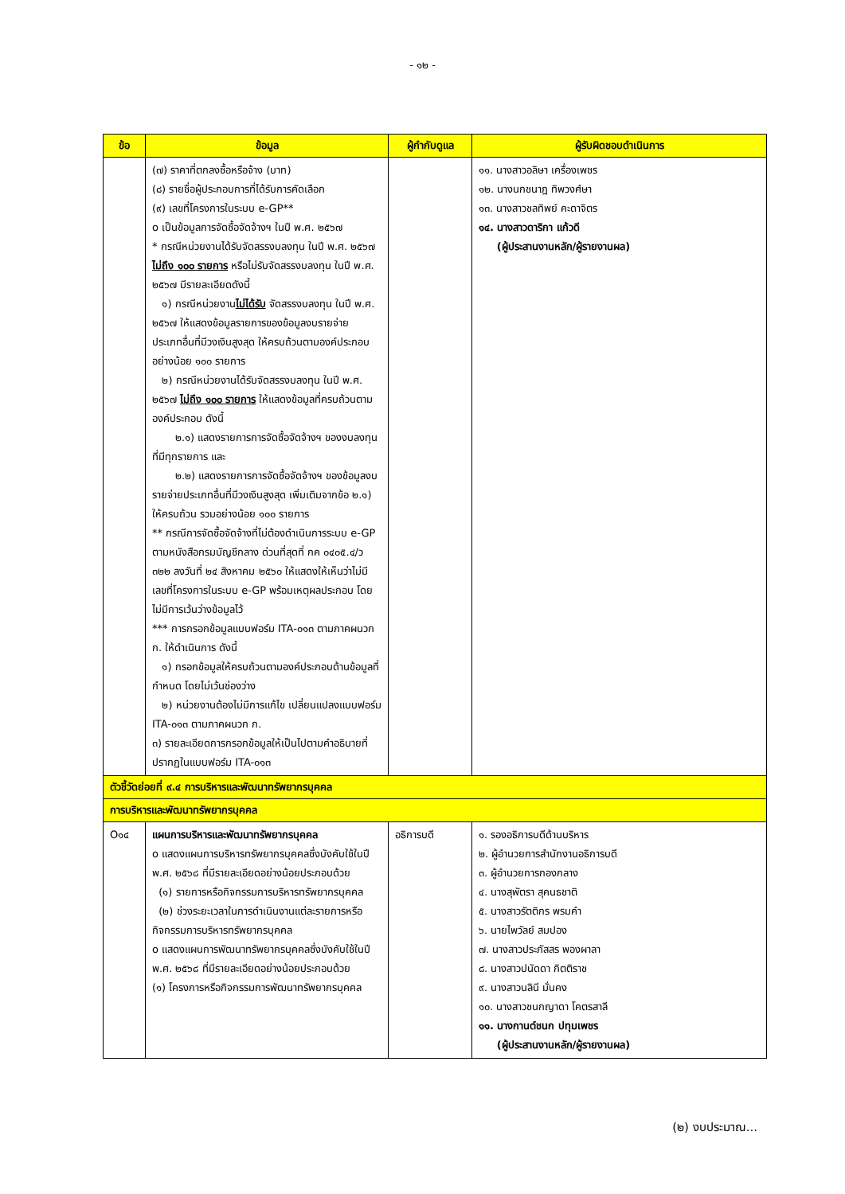- ๑๒ -
| ข้อ | ข้อมูล | ผู้กำกับดูแล | ผู้รับผิดชอบดำเนินการ |
| --- | --- | --- | --- |
| | (๗) ราคาที่ตกลงซื้อหรือจ้าง (บาท) (๘) รายชื่อผู้ประกอบการที่ได้รับการคัดเลือก (๙) เลขที่โครงการในระบบ e-GP** o เป็นข้อมูลการจัดซื้อจัดจ้างฯ ในปี พ.ศ. ๒๕๖๗ * กรณีหน่วยงานได้รับจัดสรรงบลงทุน ในปี พ.ศ. ๒๕๖๗ ไม่ถึง ๑๐๐ รายการ หรือไม่รับจัดสรรงบลงทุน ในปี พ.ศ. ๒๕๖๗ มีรายละเอียดดังนี้ ๑) กรณีหน่วยงาน ไม่ได้รับ จัดสรรงบลงทุน ในปี พ.ศ. ๒๕๖๗ ให้แสดงข้อมูลรายการของข้อมูลงบรายจ่าย ประเภทอื่นที่มีวงเงินสูงสุด ให้ครบถ้วนตามองค์ประกอบ อย่างน้อย ๑๐๐ รายการ ๒) กรณีหน่วยงานได้รับจัดสรรงบลงทุน ในปี พ.ศ. ๒๕๖๗ ไม่ถึง ๑๐๐ รายการ ให้แสดงข้อมูลที่ครบถ้วนตามองค์ประกอบ ดังนี้ ๒.๑) แสดงรายการการจัดซื้อจัดจ้างฯ ของงบลงทุนที่มีทุกรายการ และ ๒.๒) แสดงรายการการจัดซื้อจัดจ้างฯ ของข้อมูลงบรายจ่ายประเภทอื่นที่มีวงเงินสูงสุด เพิ่มเติมจากข้อ ๒.๑) ให้ครบถ้วน รวมอย่างน้อย ๑๐๐ รายการ ** กรณีการจัดซื้อจัดจ้างที่ไม่ต้องดำเนินการระบบ e-GP ตามหนังสือกรมบัญชีกลาง ด่วนที่สุดที่ กค ๐๔๐๕.๔/ว ๓๒๒ ลงวันที่ ๒๔ สิงหาคม ๒๕๖๐ ให้แสดงให้เห็นว่าไม่มีเลขที่โครงการในระบบ e-GP พร้อมเหตุผลประกอบ โดยไม่มีการเว้นว่างข้อมูลไว้ *** การกรอกข้อมูลแบบฟอร์ม ITA-๐๑๓ ตามภาคผนวก ก. ให้ดำเนินการ ดังนี้ ๑) กรอกข้อมูลให้ครบถ้วนตามองค์ประกอบด้านข้อมูลที่กำหนด โดยไม่เว้นช่องว่าง ๒) หน่วยงานต้องไม่มีการแก้ไข เปลี่ยนแปลงแบบฟอร์ม ITA-๐๑๓ ตามภาคผนวก ก. ๓) รายละเอียดการกรอกข้อมูลให้เป็นไปตามคำอธิบายที่ปรากฏในแบบฟอร์ม ITA-๐๑๓ | | ๑๑. นางสาวอลิษา เครื่องเพชร ๑๒. นางนกชนาฎ ทิพวงศ์ษา ๑๓. นางสาวชลทิพย์ คะดาจิตร ๑๔. นางสาวดาริกา แก้วดี (ผู้ประสานงานหลัก/ผู้รายงานผล) |
| ตัวชี้วัดย่อยที่ ๙.๔ การบริหารและพัฒนาทรัพยากรบุคคล | | | |
| การบริหารและพัฒนาทรัพยากรบุคคล | | | |
| O๑๔ | แผนการบริหารและพัฒนาทรัพยากรบุคคล o แสดงแผนการบริหารทรัพยากรบุคคลซึ่งบังคับใช้ในปี พ.ศ. ๒๕๖๘ ที่มีรายละเอียดอย่างน้อยประกอบด้วย (๑) รายการหรือกิจกรรมการบริหารทรัพยากรบุคคล (๒) ช่วงระยะเวลาในการดำเนินงานแต่ละรายการหรือกิจกรรมการบริหารทรัพยากรบุคคล o แสดงแผนการพัฒนาทรัพยากรบุคคลซึ่งบังคับใช้ในปี พ.ศ. ๒๕๖๘ ที่มีรายละเอียดอย่างน้อยประกอบด้วย (๑) โครงการหรือกิจกรรมการพัฒนาทรัพยากรบุคคล | อธิการบดี | ๑. รองอธิการบดีด้านบริหาร ๒. ผู้อำนวยการสำนักงานอธิการบดี ๓. ผู้อำนวยการกองกลาง ๔. นางสุพัตรา สุคนธชาติ ๕. นางสาวรัตติกร พรมคำ ๖. นายไพวัลย์ สมปอง ๗. นางสาวประภัสสร พองผาลา ๘. นางสาวปนัดดา กิตติราช ๙. นางสาวนลินี มั่นคง ๑๐. นางสาวชนกญาดา โคตรสาลี ๑๑. นางกานต์ชนก ปทุมเพชร (ผู้ประสานงานหลัก/ผู้รายงานผล) |
(๒) งบประมาณ...